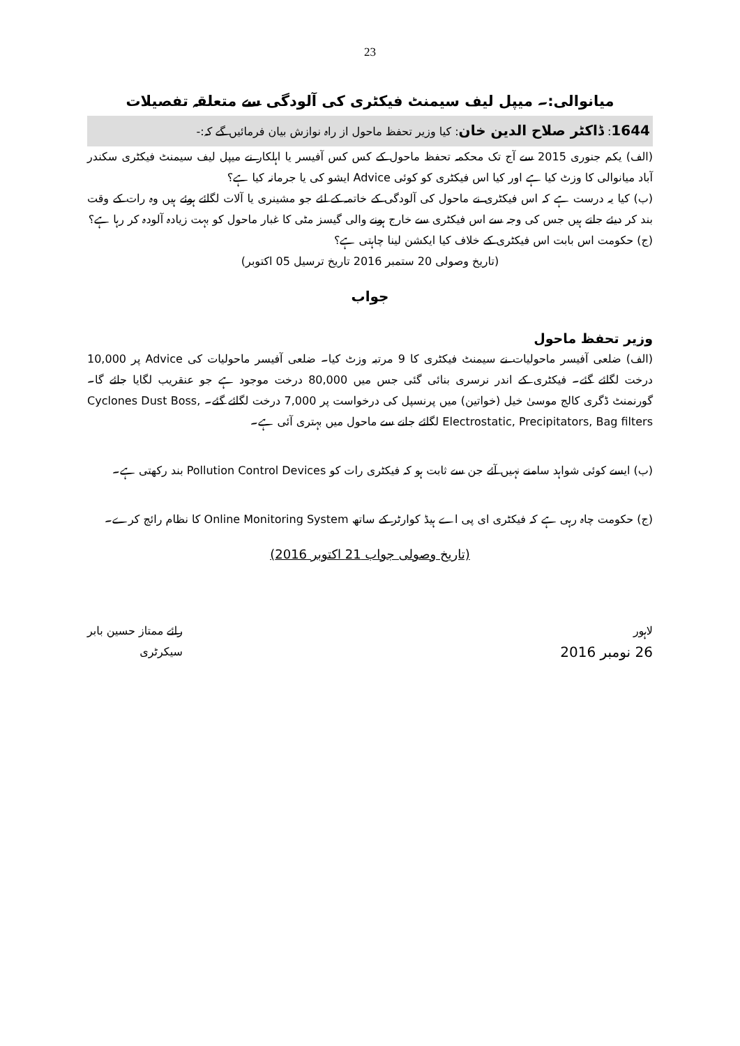23
میانوالی:۔ میپل لیف سیمنٹ فیکٹری کی آلودگی سے متعلقہ تفصیلات
1644: ڈاکٹر صلاح الدین خان: کیا وزیر تحفظ ماحول از راہ نوازش بیان فرمائیں گے کہ:-
(الف) یکم جنوری 2015 سے آج تک محکمہ تحفظ ماحول کے کس کس آفیسر یا اہلکار نے میپل لیف سیمنٹ فیکٹری سکندر آباد میانوالی کا وزٹ کیا ہے اور کیا اس فیکٹری کو کوئی Advice ایشو کی یا جرمانہ کیا ہے؟
(ب) کیا یہ درست ہے کہ اس فیکٹری نے ماحول کی آلودگی کے خاتمہ کے لئے جو مشینری یا آلات لگائے ہوئے ہیں وہ رات کے وقت بند کر دیئے جاتے ہیں جس کی وجہ سے اس فیکٹری سے خارج ہونے والی گیسز مٹی کا غبار ماحول کو بہت زیادہ آلودہ کر رہا ہے؟
(ج) حکومت اس بابت اس فیکٹری کے خلاف کیا ایکشن لینا چاہتی ہے؟
(تاریخ وصولی 20 ستمبر 2016 تاریخ ترسیل 05 اکتوبر)
جواب
وزیر تحفظ ماحول
(الف) ضلعی آفیسر ماحولیات نے سیمنٹ فیکٹری کا 9 مرتبہ وزٹ کیا۔ ضلعی آفیسر ماحولیات کی Advice پر 10,000 درخت لگائے گئے۔ فیکٹری کے اندر نرسری بنائی گئی جس میں 80,000 درخت موجود ہے جو عنقریب لگایا جائے گا۔ گورنمنٹ ڈگری کالج موسیٰ خیل (خواتین) میں پرنسپل کی درخواست پر 7,000 درخت لگائے گئے۔ Cyclones Dust Boss, Electrostatic, Precipitators, Bag filters لگائے جانے سے ماحول میں بہتری آئی ہے۔
(ب) ایسے کوئی شواہد سامنے نہیں آئے جن سے ثابت ہو کہ فیکٹری رات کو Pollution Control Devices بند رکھتی ہے۔
(ج) حکومت چاہ رہی ہے کہ فیکٹری ای پی اے ہیڈ کوارٹر کے ساتھ Online Monitoring System کا نظام رائج کرے۔
(تاریخ وصولی جواب 21 اکتوبر 2016)
لاہور
26 نومبر 2016
رائے ممتاز حسین بابر
سیکرٹری